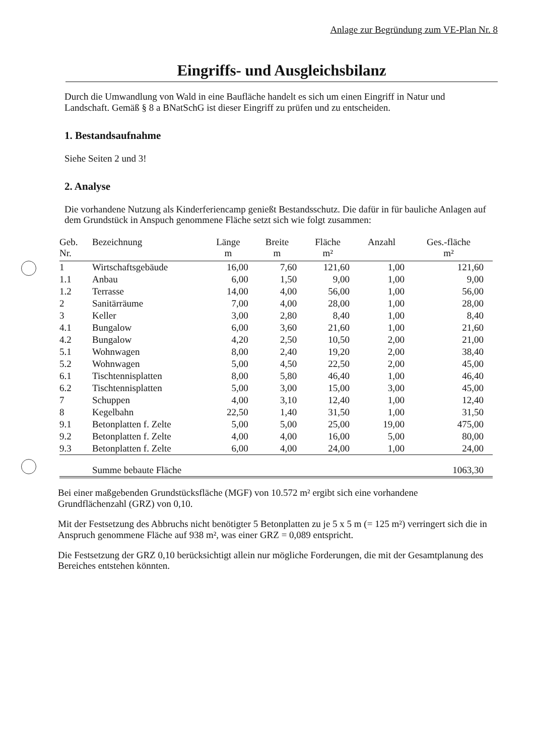Anlage zur Begründung zum VE-Plan Nr. 8
Eingriffs- und Ausgleichsbilanz
Durch die Umwandlung von Wald in eine Baufläche handelt es sich um einen Eingriff in Natur und Landschaft. Gemäß § 8 a BNatSchG ist dieser Eingriff zu prüfen und zu entscheiden.
1. Bestandsaufnahme
Siehe Seiten 2 und 3!
2. Analyse
Die vorhandene Nutzung als Kinderferiencamp genießt Bestandsschutz. Die dafür in für bauliche Anlagen auf dem Grundstück in Anspuch genommene Fläche setzt sich wie folgt zusammen:
| Geb. Nr. | Bezeichnung | Länge m | Breite m | Fläche m² | Anzahl | Ges.-fläche m² |
| --- | --- | --- | --- | --- | --- | --- |
| 1 | Wirtschaftsgebäude | 16,00 | 7,60 | 121,60 | 1,00 | 121,60 |
| 1.1 | Anbau | 6,00 | 1,50 | 9,00 | 1,00 | 9,00 |
| 1.2 | Terrasse | 14,00 | 4,00 | 56,00 | 1,00 | 56,00 |
| 2 | Sanitärräume | 7,00 | 4,00 | 28,00 | 1,00 | 28,00 |
| 3 | Keller | 3,00 | 2,80 | 8,40 | 1,00 | 8,40 |
| 4.1 | Bungalow | 6,00 | 3,60 | 21,60 | 1,00 | 21,60 |
| 4.2 | Bungalow | 4,20 | 2,50 | 10,50 | 2,00 | 21,00 |
| 5.1 | Wohnwagen | 8,00 | 2,40 | 19,20 | 2,00 | 38,40 |
| 5.2 | Wohnwagen | 5,00 | 4,50 | 22,50 | 2,00 | 45,00 |
| 6.1 | Tischtennisplatten | 8,00 | 5,80 | 46,40 | 1,00 | 46,40 |
| 6.2 | Tischtennisplatten | 5,00 | 3,00 | 15,00 | 3,00 | 45,00 |
| 7 | Schuppen | 4,00 | 3,10 | 12,40 | 1,00 | 12,40 |
| 8 | Kegelbahn | 22,50 | 1,40 | 31,50 | 1,00 | 31,50 |
| 9.1 | Betonplatten f. Zelte | 5,00 | 5,00 | 25,00 | 19,00 | 475,00 |
| 9.2 | Betonplatten f. Zelte | 4,00 | 4,00 | 16,00 | 5,00 | 80,00 |
| 9.3 | Betonplatten f. Zelte | 6,00 | 4,00 | 24,00 | 1,00 | 24,00 |
| | Summe bebaute Fläche | | | | | 1063,30 |
Bei einer maßgebenden Grundstücksfläche (MGF) von 10.572 m² ergibt sich eine vorhandene Grundflächenzahl (GRZ) von 0,10.
Mit der Festsetzung des Abbruchs nicht benötigter 5 Betonplatten zu je 5 x 5 m (= 125 m²) verringert sich die in Anspruch genommene Fläche auf 938 m², was einer GRZ = 0,089 entspricht.
Die Festsetzung der GRZ 0,10 berücksichtigt allein nur mögliche Forderungen, die mit der Gesamtplanung des Bereiches entstehen könnten.